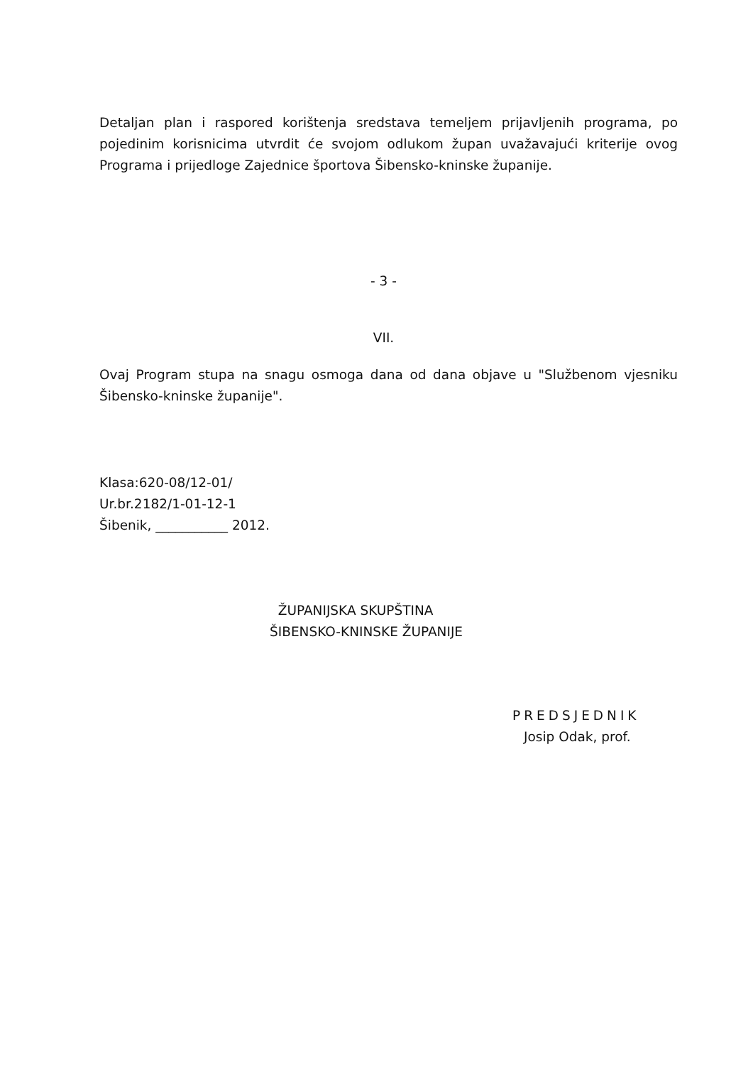Detaljan plan i raspored korištenja sredstava temeljem prijavljenih programa, po pojedinim korisnicima utvrdit će svojom odlukom župan uvažavajući kriterije ovog Programa i prijedloge Zajednice športova Šibensko-kninske županije.
- 3 -
VII.
Ovaj Program stupa na snagu osmoga dana od dana objave u "Službenom vjesniku Šibensko-kninske županije".
Klasa:620-08/12-01/
Ur.br.2182/1-01-12-1
Šibenik, ___________ 2012.
ŽUPANIJSKA SKUPŠTINA
ŠIBENSKO-KNINSKE ŽUPANIJE
PREDSJEDNIK
Josip Odak, prof.